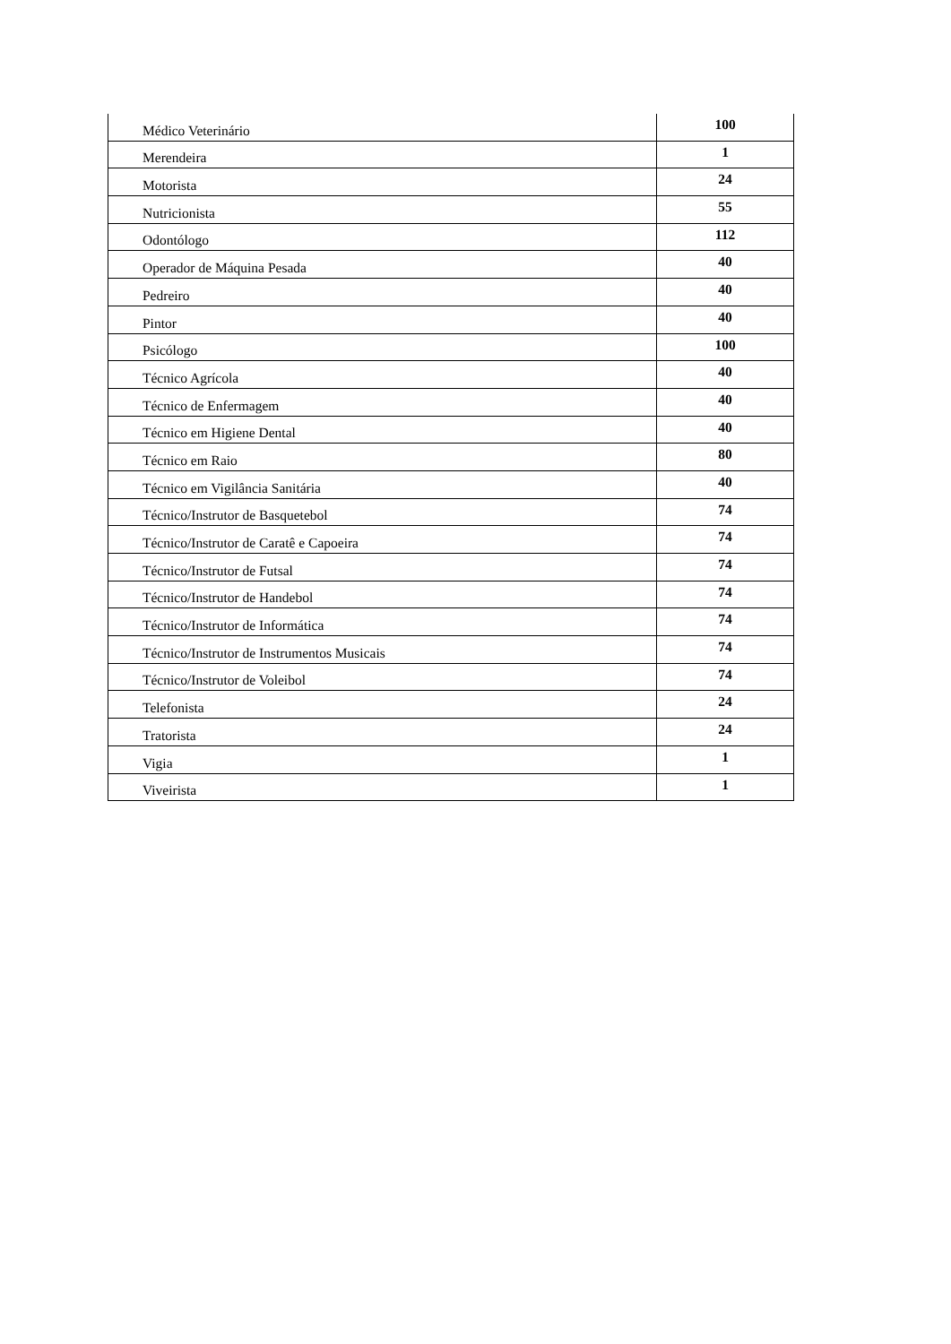| Médico Veterinário | 100 |
| Merendeira | 1 |
| Motorista | 24 |
| Nutricionista | 55 |
| Odontólogo | 112 |
| Operador de Máquina Pesada | 40 |
| Pedreiro | 40 |
| Pintor | 40 |
| Psicólogo | 100 |
| Técnico Agrícola | 40 |
| Técnico de Enfermagem | 40 |
| Técnico em Higiene Dental | 40 |
| Técnico em Raio | 80 |
| Técnico em Vigilância Sanitária | 40 |
| Técnico/Instrutor de Basquetebol | 74 |
| Técnico/Instrutor de Caratê e Capoeira | 74 |
| Técnico/Instrutor de Futsal | 74 |
| Técnico/Instrutor de Handebol | 74 |
| Técnico/Instrutor de Informática | 74 |
| Técnico/Instrutor de Instrumentos Musicais | 74 |
| Técnico/Instrutor de Voleibol | 74 |
| Telefonista | 24 |
| Tratorista | 24 |
| Vigia | 1 |
| Viveirista | 1 |